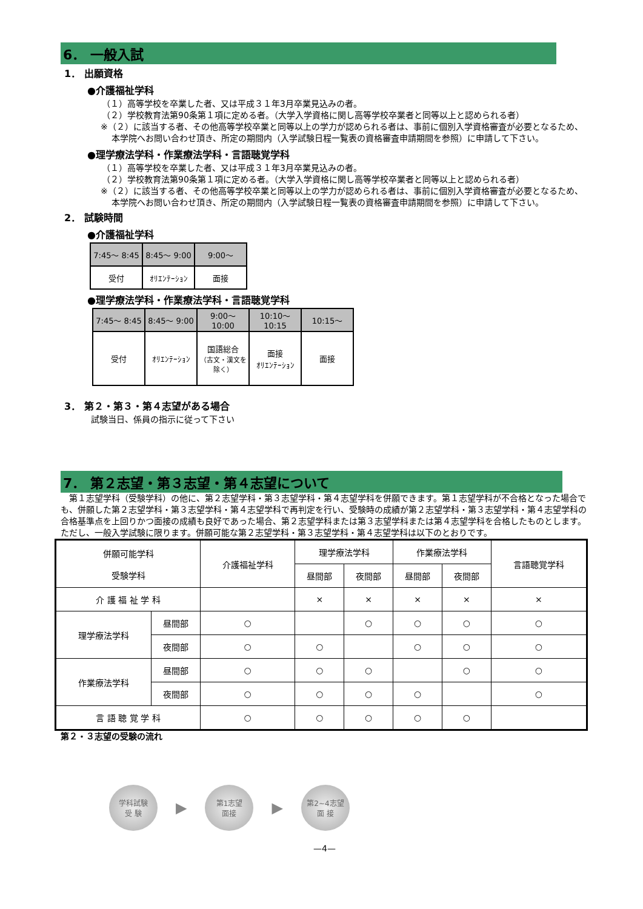6． 一般入試
1． 出願資格
●介護福祉学科
（１）高等学校を卒業した者、又は平成３１年3月卒業見込みの者。
（２）学校教育法第90条第１項に定める者。（大学入学資格に関し高等学校卒業者と同等以上と認められる者）
※（２）に該当する者、その他高等学校卒業と同等以上の学力が認められる者は、事前に個別入学資格審査が必要となるため、本学院へお問い合わせ頂き、所定の期間内（入学試験日程一覧表の資格審査申請期間を参照）に申請して下さい。
●理学療法学科・作業療法学科・言語聴覚学科
（１）高等学校を卒業した者、又は平成３１年3月卒業見込みの者。
（２）学校教育法第90条第１項に定める者。（大学入学資格に関し高等学校卒業者と同等以上と認められる者）
※（２）に該当する者、その他高等学校卒業と同等以上の学力が認められる者は、事前に個別入学資格審査が必要となるため、本学院へお問い合わせ頂き、所定の期間内（入学試験日程一覧表の資格審査申請期間を参照）に申請して下さい。
2． 試験時間
●介護福祉学科
| 7:45～ 8:45 | 8:45～ 9:00 | 9:00～ |
| 受付 | ｵﾘｴﾝﾃｰｼｮﾝ | 面接 |
●理学療法学科・作業療法学科・言語聴覚学科
| 7:45～ 8:45 | 8:45～ 9:00 | 9:00～ 10:00 | 10:10～ 10:15 | 10:15～ |
| 受付 | ｵﾘｴﾝﾃｰｼｮﾝ | 国語総合 （古文・漢文を除く） | 面接 ｵﾘｴﾝﾃｰｼｮﾝ | 面接 |
3． 第２・第３・第４志望がある場合
試験当日、係員の指示に従って下さい
7． 第２志望・第３志望・第４志望について
　第１志望学科（受験学科）の他に、第２志望学科・第３志望学科・第４志望学科を併願できます。第１志望学科が不合格となった場合でも、併願した第２志望学科・第３志望学科・第４志望学科で再判定を行い、受験時の成績が第２志望学科・第３志望学科・第４志望学科の合格基準点を上回りかつ面接の成績も良好であった場合、第２志望学科または第３志望学科または第４志望学科を合格したものとします。ただし、一般入学試験に限ります。併願可能な第２志望学科・第３志望学科・第４志望学科は以下のとおりです。
| 併願可能学科 受験学科 | | 介護福祉学科 | 理学療法学科 | | 作業療法学科 | | 言語聴覚学科 |
| | | | 昼間部 | 夜間部 | 昼間部 | 夜間部 | |
| 介 護 福 祉 学 科 | | | × | × | × | × | × |
| 理学療法学科 | 昼間部 | ○ | | ○ | ○ | ○ | ○ |
| | 夜間部 | ○ | ○ | | ○ | ○ | ○ |
| 作業療法学科 | 昼間部 | ○ | ○ | ○ | | ○ | ○ |
| | 夜間部 | ○ | ○ | ○ | ○ | | ○ |
| 言 語 聴 覚 学 科 | | ○ | ○ | ○ | ○ | ○ | |
第２・３志望の受験の流れ
学科試験
受 験
▶
第1志望
面接
▶
第2~4志望
面 接
—4—